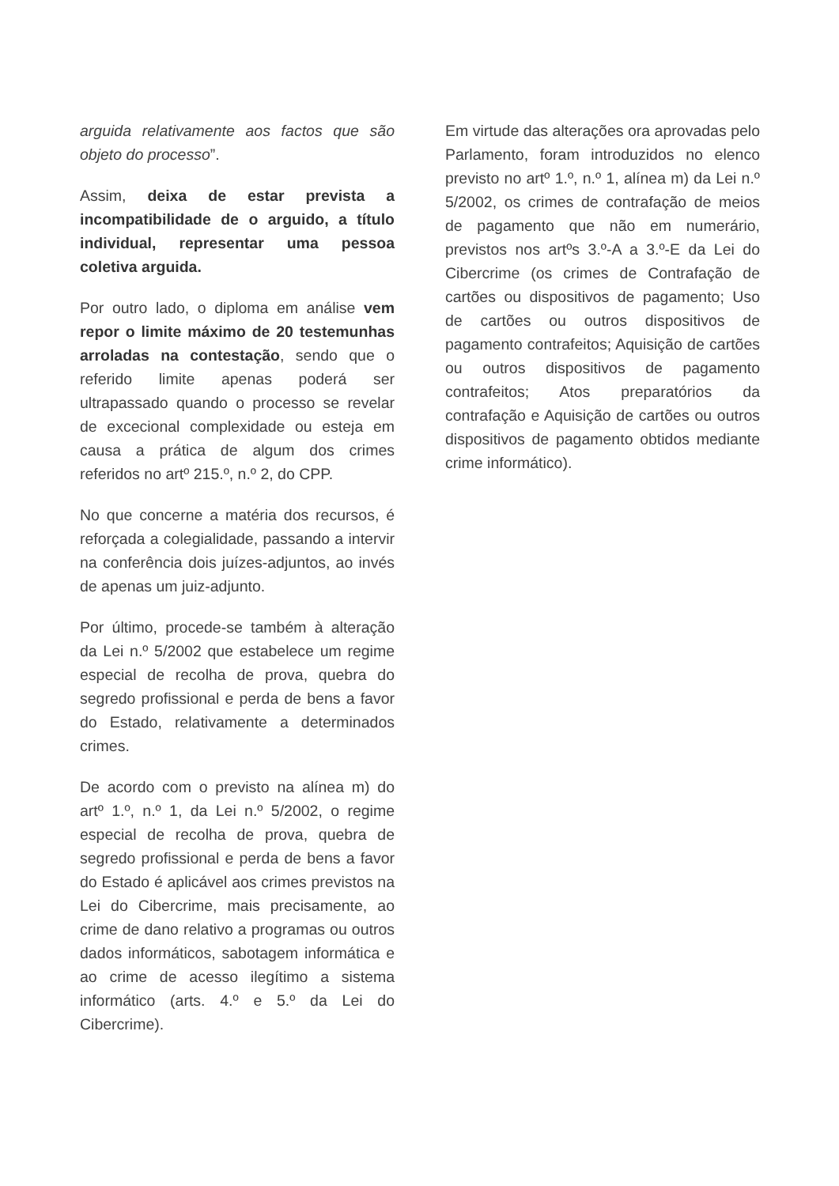arguida relativamente aos factos que são objeto do processo”.
Assim, deixa de estar prevista a incompatibilidade de o arguido, a título individual, representar uma pessoa coletiva arguida.
Por outro lado, o diploma em análise vem repor o limite máximo de 20 testemunhas arroladas na contestação, sendo que o referido limite apenas poderá ser ultrapassado quando o processo se revelar de excecional complexidade ou esteja em causa a prática de algum dos crimes referidos no artº 215.º, n.º 2, do CPP.
No que concerne a matéria dos recursos, é reforçada a colegialidade, passando a intervir na conferência dois juízes-adjuntos, ao invés de apenas um juiz-adjunto.
Por último, procede-se também à alteração da Lei n.º 5/2002 que estabelece um regime especial de recolha de prova, quebra do segredo profissional e perda de bens a favor do Estado, relativamente a determinados crimes.
De acordo com o previsto na alínea m) do artº 1.º, n.º 1, da Lei n.º 5/2002, o regime especial de recolha de prova, quebra de segredo profissional e perda de bens a favor do Estado é aplicável aos crimes previstos na Lei do Cibercrime, mais precisamente, ao crime de dano relativo a programas ou outros dados informáticos, sabotagem informática e ao crime de acesso ilegítimo a sistema informático (arts. 4.º e 5.º da Lei do Cibercrime).
Em virtude das alterações ora aprovadas pelo Parlamento, foram introduzidos no elenco previsto no artº 1.º, n.º 1, alínea m) da Lei n.º 5/2002, os crimes de contrafação de meios de pagamento que não em numerário, previstos nos artºs 3.º-A a 3.º-E da Lei do Cibercrime (os crimes de Contrafação de cartões ou dispositivos de pagamento; Uso de cartões ou outros dispositivos de pagamento contrafeitos; Aquisição de cartões ou outros dispositivos de pagamento contrafeitos; Atos preparatórios da contrafação e Aquisição de cartões ou outros dispositivos de pagamento obtidos mediante crime informático).